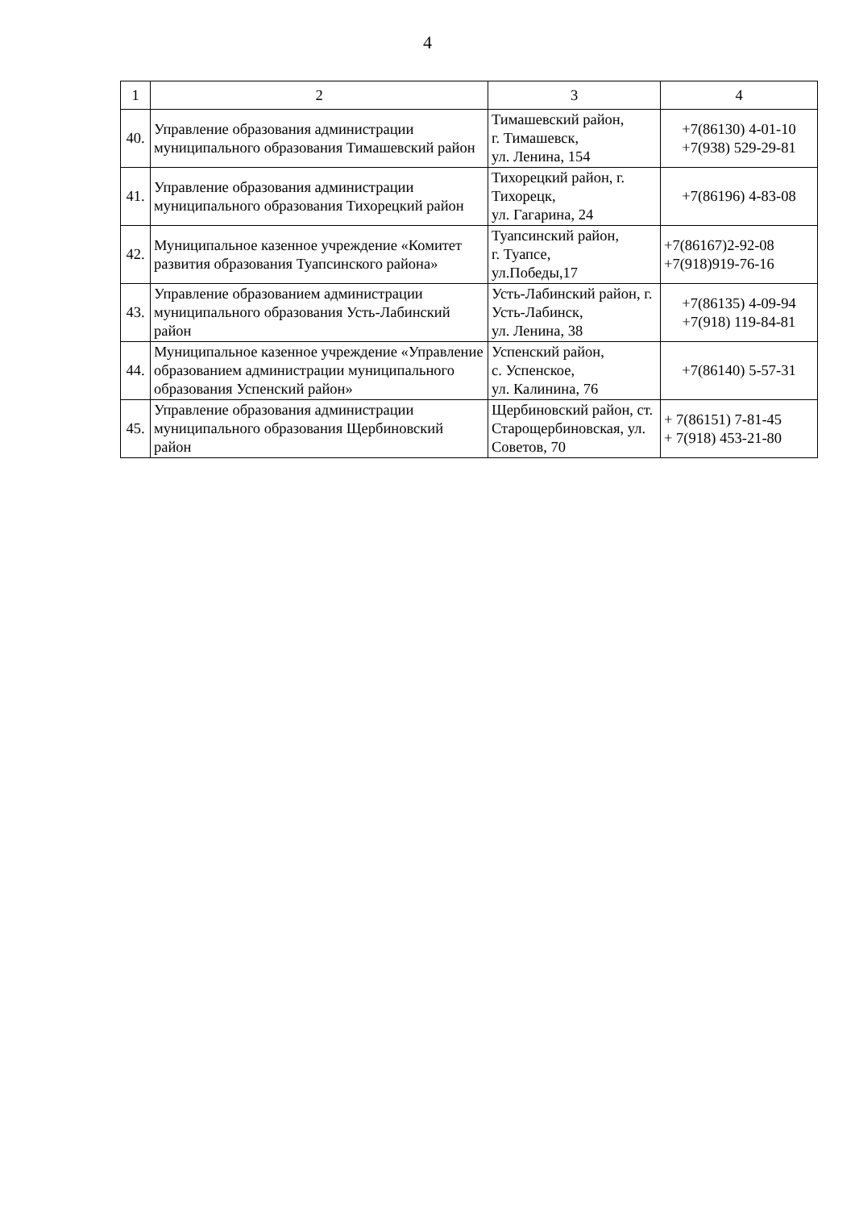4
| 1 | 2 | 3 | 4 |
| --- | --- | --- | --- |
| 40. | Управление образования администрации муниципального образования Тимашевский район | Тимашевский район, г. Тимашевск, ул. Ленина, 154 | +7(86130) 4-01-10 +7(938) 529-29-81 |
| 41. | Управление образования администрации муниципального образования Тихорецкий район | Тихорецкий район, г. Тихорецк, ул. Гагарина, 24 | +7(86196) 4-83-08 |
| 42. | Муниципальное казенное учреждение «Комитет развития образования Туапсинского района» | Туапсинский район, г. Туапсе, ул.Победы,17 | +7(86167)2-92-08 +7(918)919-76-16 |
| 43. | Управление образованием администрации муниципального образования Усть-Лабинский район | Усть-Лабинский район, г. Усть-Лабинск, ул. Ленина, 38 | +7(86135) 4-09-94 +7(918) 119-84-81 |
| 44. | Муниципальное казенное учреждение «Управление образованием администрации муниципального образования Успенский район» | Успенский район, с. Успенское, ул. Калинина, 76 | +7(86140) 5-57-31 |
| 45. | Управление образования администрации муниципального образования Щербиновский район | Щербиновский район, ст. Старощербиновская, ул. Советов, 70 | + 7(86151) 7-81-45 + 7(918) 453-21-80 |